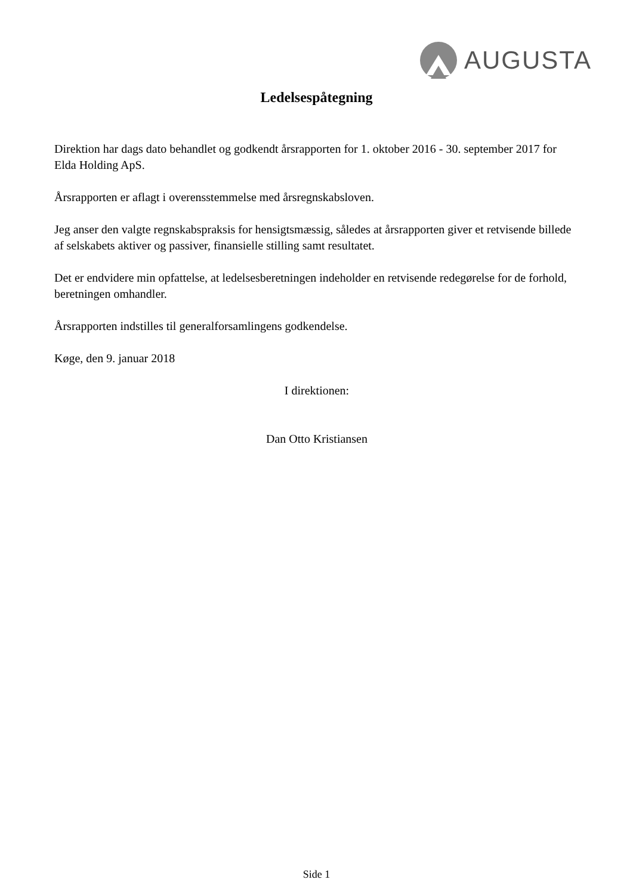AUGUSTA
Ledelsespåtegning
Direktion har dags dato behandlet og godkendt årsrapporten for 1. oktober 2016 - 30. september 2017 for Elda Holding ApS.
Årsrapporten er aflagt i overensstemmelse med årsregnskabsloven.
Jeg anser den valgte regnskabspraksis for hensigtsmæssig, således at årsrapporten giver et retvisende billede af selskabets aktiver og passiver, finansielle stilling samt resultatet.
Det er endvidere min opfattelse, at ledelsesberetningen indeholder en retvisende redegørelse for de forhold, beretningen omhandler.
Årsrapporten indstilles til generalforsamlingens godkendelse.
Køge, den 9. januar 2018
I direktionen:
Dan Otto Kristiansen
Side 1